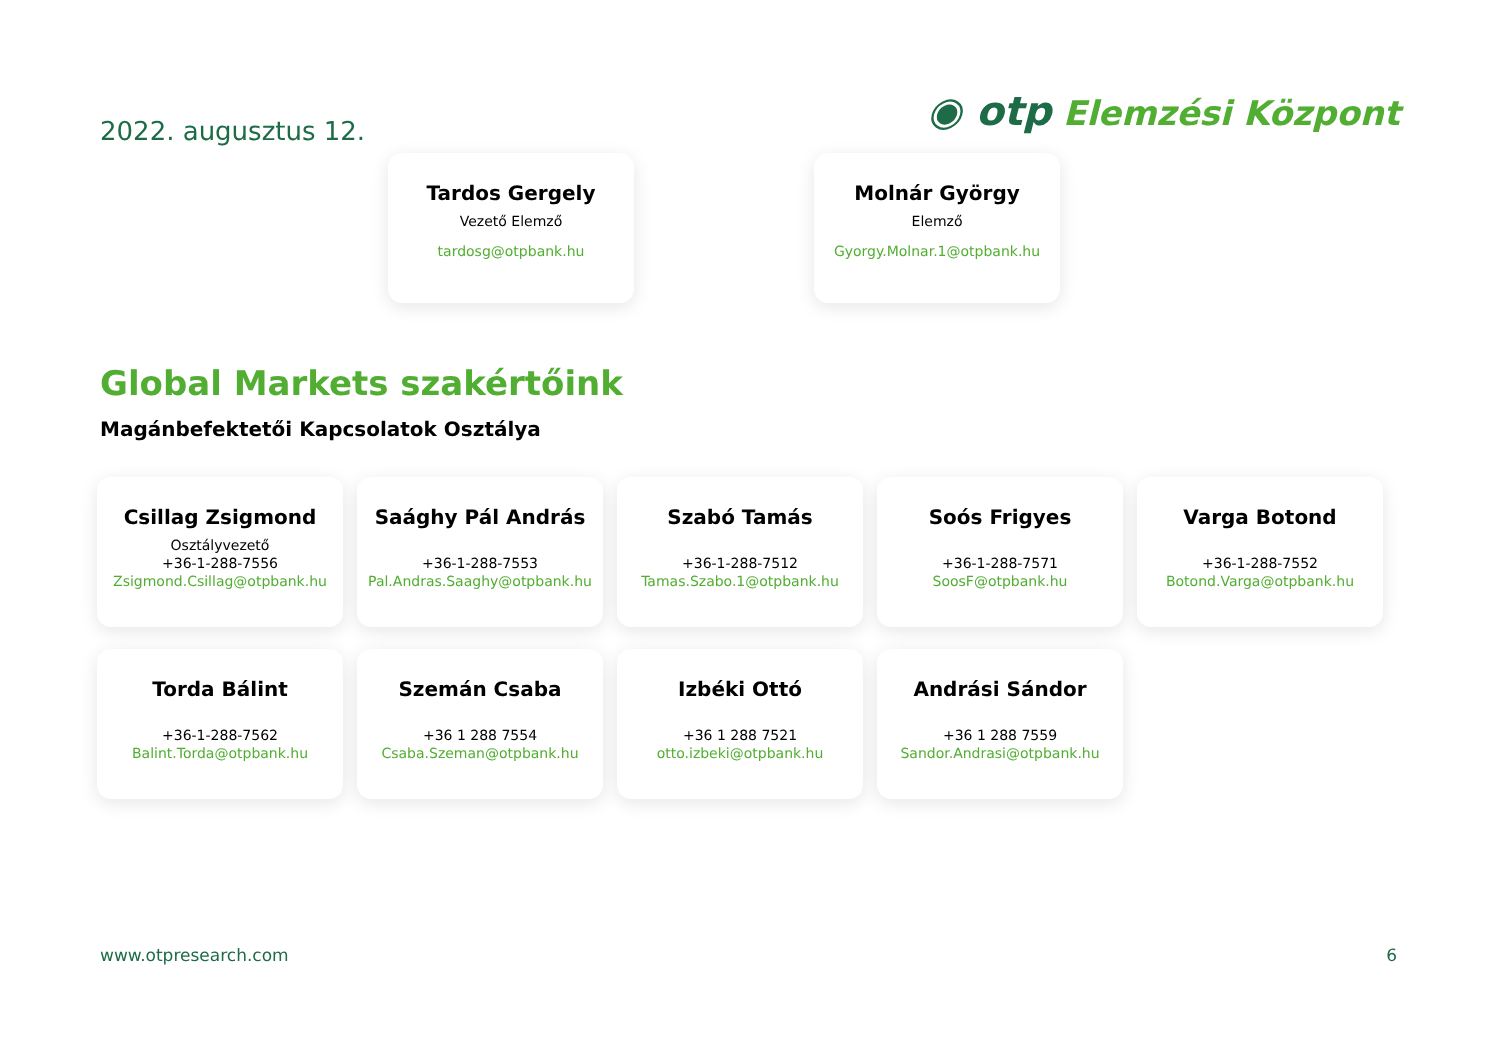2022. augusztus 12.
◉ otp Elemzési Központ
Tardos Gergely
Vezető Elemző
tardosg@otpbank.hu
Molnár György
Elemző
Gyorgy.Molnar.1@otpbank.hu
Global Markets szakértőink
Magánbefektetői Kapcsolatok Osztálya
Csillag Zsigmond
Osztályvezető
+36-1-288-7556
Zsigmond.Csillag@otpbank.hu
Saághy Pál András
+36-1-288-7553
Pal.Andras.Saaghy@otpbank.hu
Szabó Tamás
+36-1-288-7512
Tamas.Szabo.1@otpbank.hu
Soós Frigyes
+36-1-288-7571
SoosF@otpbank.hu
Varga Botond
+36-1-288-7552
Botond.Varga@otpbank.hu
Torda Bálint
+36-1-288-7562
Balint.Torda@otpbank.hu
Szemán Csaba
+36 1 288 7554
Csaba.Szeman@otpbank.hu
Izbéki Ottó
+36 1 288 7521
otto.izbeki@otpbank.hu
Andrási Sándor
+36 1 288 7559
Sandor.Andrasi@otpbank.hu
www.otpresearch.com 6